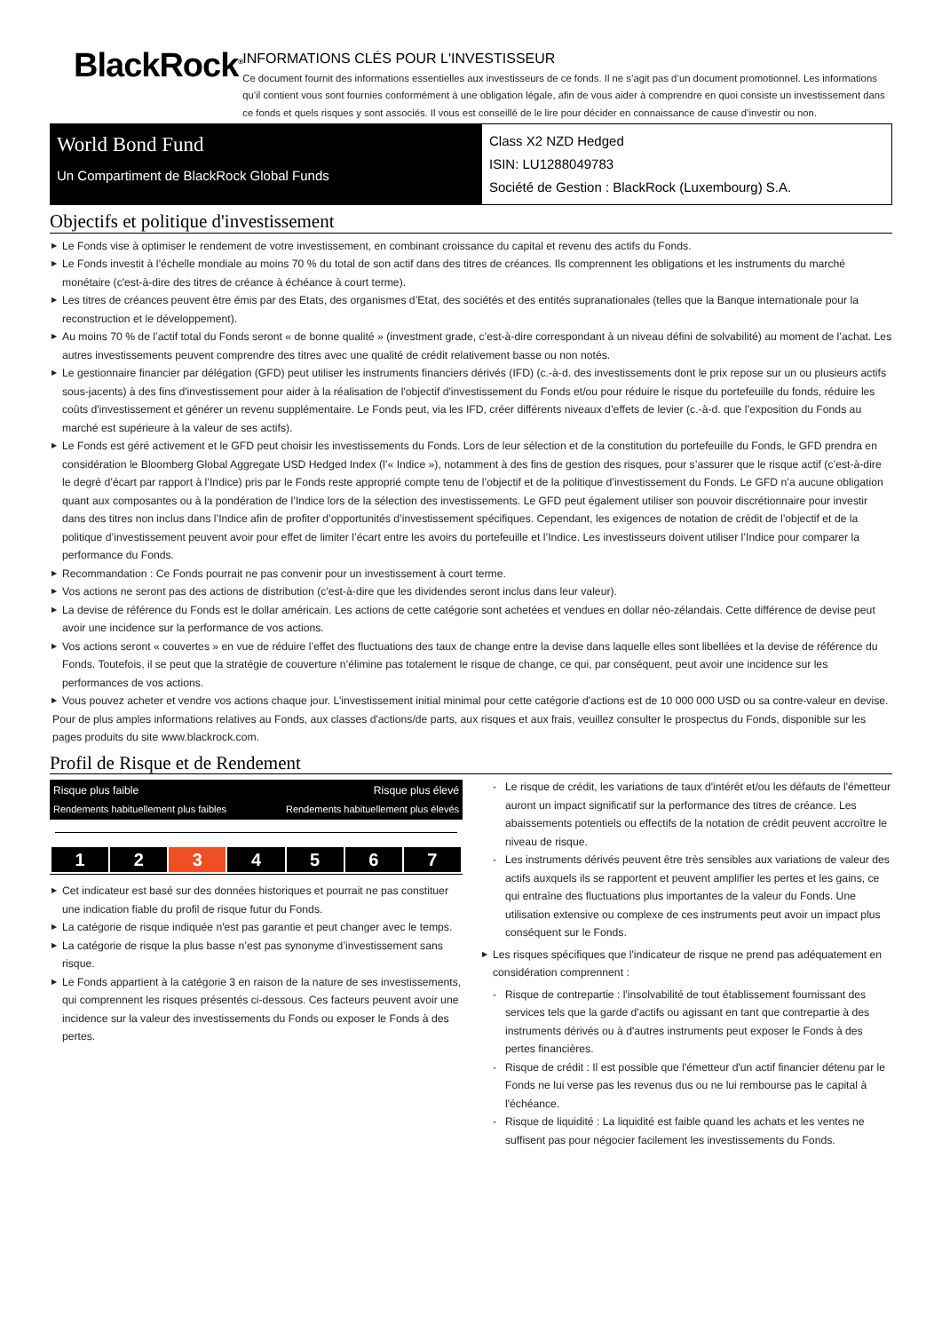BlackRock<sup>®</sup>
INFORMATIONS CLÉS POUR L'INVESTISSEUR
Ce document fournit des informations essentielles aux investisseurs de ce fonds. Il ne s’agit pas d’un document promotionnel. Les informations qu’il contient vous sont fournies conformément à une obligation légale, afin de vous aider à comprendre en quoi consiste un investissement dans ce fonds et quels risques y sont associés. Il vous est conseillé de le lire pour décider en connaissance de cause d’investir ou non.
World Bond Fund
Un Compartiment de BlackRock Global Funds
Class X2 NZD Hedged
ISIN: LU1288049783
Société de Gestion : BlackRock (Luxembourg) S.A.
Objectifs et politique d'investissement
Le Fonds vise à optimiser le rendement de votre investissement, en combinant croissance du capital et revenu des actifs du Fonds.
Le Fonds investit à l’échelle mondiale au moins 70 % du total de son actif dans des titres de créances. Ils comprennent les obligations et les instruments du marché monétaire (c'est-à-dire des titres de créance à échéance à court terme).
Les titres de créances peuvent être émis par des Etats, des organismes d’Etat, des sociétés et des entités supranationales (telles que la Banque internationale pour la reconstruction et le développement).
Au moins 70 % de l’actif total du Fonds seront « de bonne qualité » (investment grade, c’est-à-dire correspondant à un niveau défini de solvabilité) au moment de l’achat. Les autres investissements peuvent comprendre des titres avec une qualité de crédit relativement basse ou non notés.
Le gestionnaire financier par délégation (GFD) peut utiliser les instruments financiers dérivés (IFD) (c.-à-d. des investissements dont le prix repose sur un ou plusieurs actifs sous-jacents) à des fins d'investissement pour aider à la réalisation de l'objectif d'investissement du Fonds et/ou pour réduire le risque du portefeuille du fonds, réduire les coûts d'investissement et générer un revenu supplémentaire. Le Fonds peut, via les IFD, créer différents niveaux d’effets de levier (c.-à-d. que l’exposition du Fonds au marché est supérieure à la valeur de ses actifs).
Le Fonds est géré activement et le GFD peut choisir les investissements du Fonds. Lors de leur sélection et de la constitution du portefeuille du Fonds, le GFD prendra en considération le Bloomberg Global Aggregate USD Hedged Index (l’« Indice »), notamment à des fins de gestion des risques, pour s’assurer que le risque actif (c’est-à-dire le degré d’écart par rapport à l’Indice) pris par le Fonds reste approprié compte tenu de l’objectif et de la politique d’investissement du Fonds. Le GFD n’a aucune obligation quant aux composantes ou à la pondération de l’Indice lors de la sélection des investissements. Le GFD peut également utiliser son pouvoir discrétionnaire pour investir dans des titres non inclus dans l’Indice afin de profiter d’opportunités d’investissement spécifiques. Cependant, les exigences de notation de crédit de l’objectif et de la politique d’investissement peuvent avoir pour effet de limiter l’écart entre les avoirs du portefeuille et l’Indice. Les investisseurs doivent utiliser l’Indice pour comparer la performance du Fonds.
Recommandation : Ce Fonds pourrait ne pas convenir pour un investissement à court terme.
Vos actions ne seront pas des actions de distribution (c'est-à-dire que les dividendes seront inclus dans leur valeur).
La devise de référence du Fonds est le dollar américain. Les actions de cette catégorie sont achetées et vendues en dollar néo-zélandais. Cette différence de devise peut avoir une incidence sur la performance de vos actions.
Vos actions seront « couvertes » en vue de réduire l’effet des fluctuations des taux de change entre la devise dans laquelle elles sont libellées et la devise de référence du Fonds. Toutefois, il se peut que la stratégie de couverture n’élimine pas totalement le risque de change, ce qui, par conséquent, peut avoir une incidence sur les performances de vos actions.
Vous pouvez acheter et vendre vos actions chaque jour. L’investissement initial minimal pour cette catégorie d'actions est de 10 000 000 USD ou sa contre-valeur en devise.
Pour de plus amples informations relatives au Fonds, aux classes d'actions/de parts, aux risques et aux frais, veuillez consulter le prospectus du Fonds, disponible sur les pages produits du site www.blackrock.com.
Profil de Risque et de Rendement
Risque plus faible Risque plus élevé Rendements habituellement plus faibles Rendements habituellement plus élevés
| 1 | 2 | 3 | 4 | 5 | 6 | 7 |
Cet indicateur est basé sur des données historiques et pourrait ne pas constituer une indication fiable du profil de risque futur du Fonds.
La catégorie de risque indiquée n'est pas garantie et peut changer avec le temps.
La catégorie de risque la plus basse n’est pas synonyme d’investissement sans risque.
Le Fonds appartient à la catégorie 3 en raison de la nature de ses investissements, qui comprennent les risques présentés ci-dessous. Ces facteurs peuvent avoir une incidence sur la valeur des investissements du Fonds ou exposer le Fonds à des pertes.
Le risque de crédit, les variations de taux d'intérêt et/ou les défauts de l'émetteur auront un impact significatif sur la performance des titres de créance. Les abaissements potentiels ou effectifs de la notation de crédit peuvent accroître le niveau de risque.
Les instruments dérivés peuvent être très sensibles aux variations de valeur des actifs auxquels ils se rapportent et peuvent amplifier les pertes et les gains, ce qui entraîne des fluctuations plus importantes de la valeur du Fonds. Une utilisation extensive ou complexe de ces instruments peut avoir un impact plus conséquent sur le Fonds.
Les risques spécifiques que l'indicateur de risque ne prend pas adéquatement en considération comprennent :
Risque de contrepartie : l'insolvabilité de tout établissement fournissant des services tels que la garde d'actifs ou agissant en tant que contrepartie à des instruments dérivés ou à d'autres instruments peut exposer le Fonds à des pertes financières.
Risque de crédit : Il est possible que l'émetteur d'un actif financier détenu par le Fonds ne lui verse pas les revenus dus ou ne lui rembourse pas le capital à l'échéance.
Risque de liquidité : La liquidité est faible quand les achats et les ventes ne suffisent pas pour négocier facilement les investissements du Fonds.